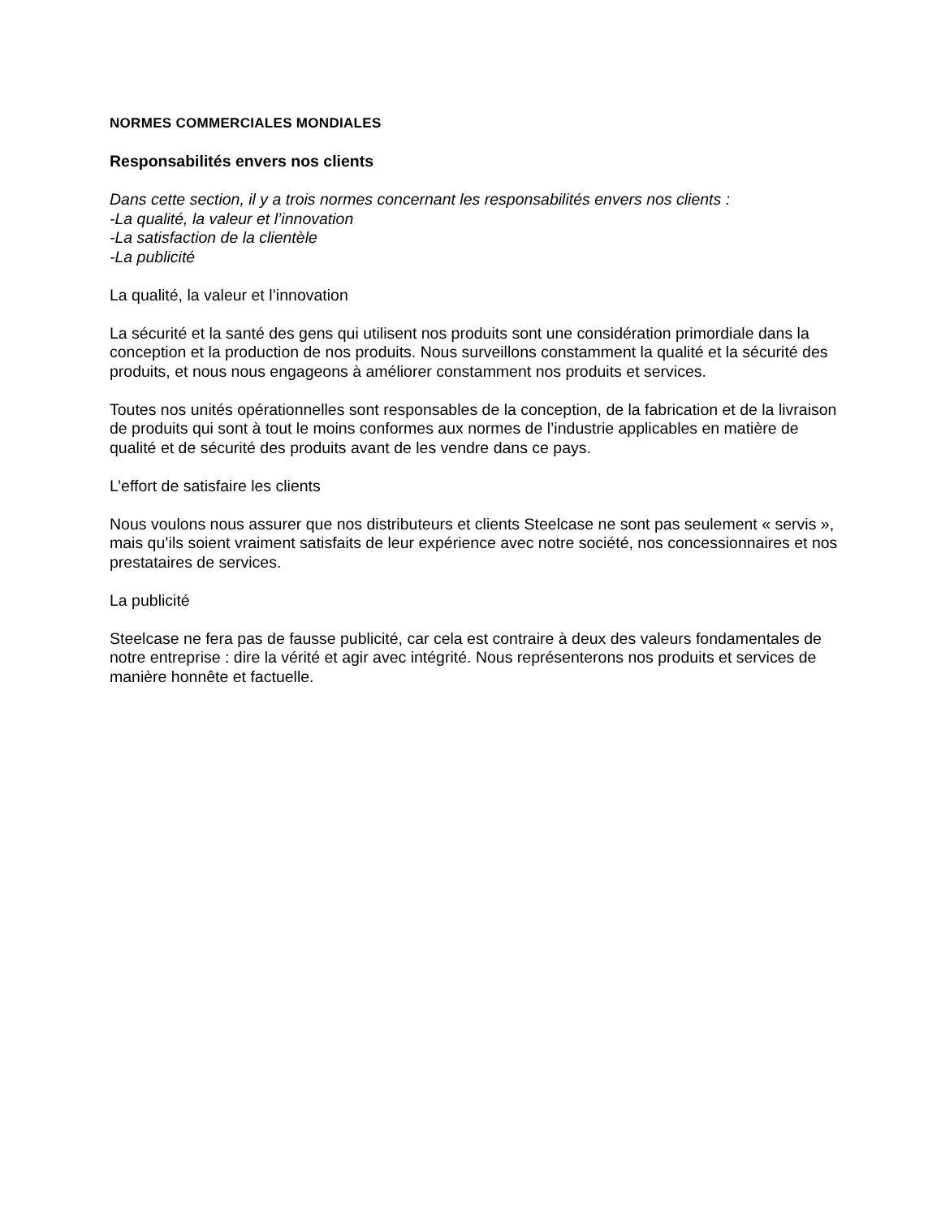NORMES COMMERCIALES MONDIALES
Responsabilités envers nos clients
Dans cette section, il y a trois normes concernant les responsabilités envers nos clients :
-La qualité, la valeur et l’innovation
-La satisfaction de la clientèle
-La publicité
La qualité, la valeur et l’innovation
La sécurité et la santé des gens qui utilisent nos produits sont une considération primordiale dans la conception et la production de nos produits. Nous surveillons constamment la qualité et la sécurité des produits, et nous nous engageons à améliorer constamment nos produits et services.
Toutes nos unités opérationnelles sont responsables de la conception, de la fabrication et de la livraison de produits qui sont à tout le moins conformes aux normes de l’industrie applicables en matière de qualité et de sécurité des produits avant de les vendre dans ce pays.
L’effort de satisfaire les clients
Nous voulons nous assurer que nos distributeurs et clients Steelcase ne sont pas seulement « servis », mais qu’ils soient vraiment satisfaits de leur expérience avec notre société, nos concessionnaires et nos prestataires de services.
La publicité
Steelcase ne fera pas de fausse publicité, car cela est contraire à deux des valeurs fondamentales de notre entreprise : dire la vérité et agir avec intégrité. Nous représenterons nos produits et services de manière honnête et factuelle.